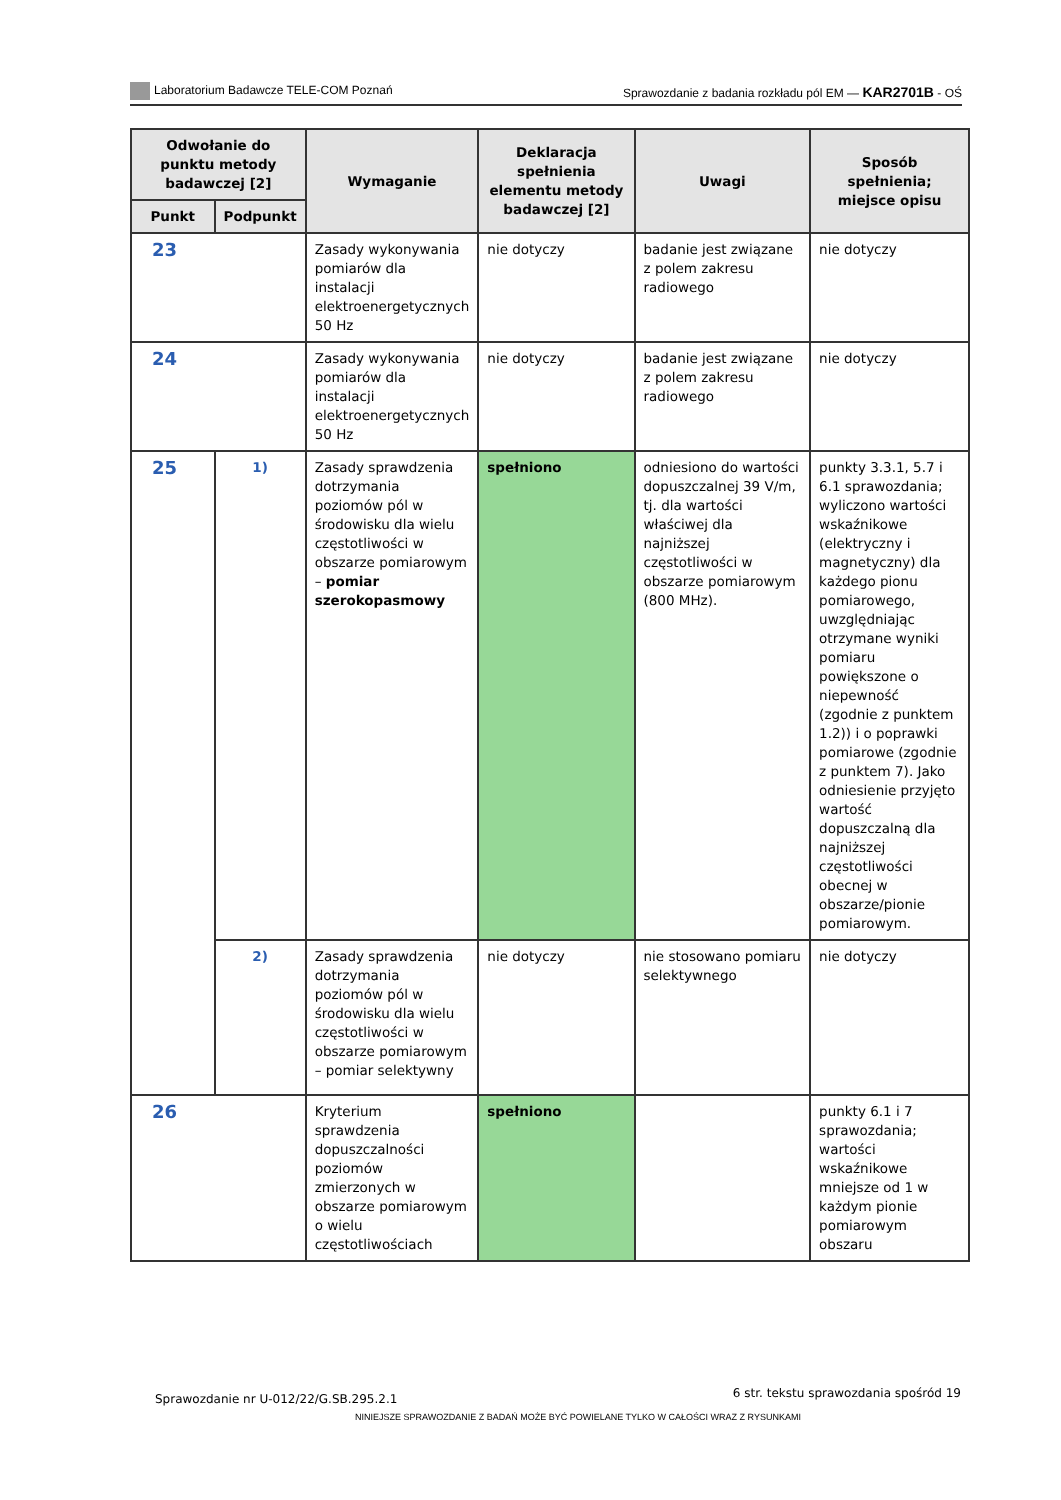Laboratorium Badawcze TELE-COM Poznań
Sprawozdanie z badania rozkładu pól EM — KAR2701B - OŚ
| Odwołanie do punktu metody badawczej [2] | | Wymaganie | Deklaracja spełnienia elementu metody badawczej [2] | Uwagi | Sposób spełnienia; miejsce opisu |
| --- | --- | --- | --- | --- | --- |
| Punkt | Podpunkt | | | | |
| 23 | | Zasady wykonywania pomiarów dla instalacji elektroenergetycznych 50 Hz | nie dotyczy | badanie jest związane z polem zakresu radiowego | nie dotyczy |
| 24 | | Zasady wykonywania pomiarów dla instalacji elektroenergetycznych 50 Hz | nie dotyczy | badanie jest związane z polem zakresu radiowego | nie dotyczy |
| 25 | 1) | Zasady sprawdzenia dotrzymania poziomów pól w środowisku dla wielu częstotliwości w obszarze pomiarowym – pomiar szerokopasmowy | spełniono | odniesiono do wartości dopuszczalnej 39 V/m, tj. dla wartości właściwej dla najniższej częstotliwości w obszarze pomiarowym (800 MHz). | punkty 3.3.1, 5.7 i 6.1 sprawozdania; wyliczono wartości wskaźnikowe (elektryczny i magnetyczny) dla każdego pionu pomiarowego, uwzględniając otrzymane wyniki pomiaru powiększone o niepewność (zgodnie z punktem 1.2)) i o poprawki pomiarowe (zgodnie z punktem 7). Jako odniesienie przyjęto wartość dopuszczalną dla najniższej częstotliwości obecnej w obszarze/pionie pomiarowym. |
| | 2) | Zasady sprawdzenia dotrzymania poziomów pól w środowisku dla wielu częstotliwości w obszarze pomiarowym – pomiar selektywny | nie dotyczy | nie stosowano pomiaru selektywnego | nie dotyczy |
| 26 | | Kryterium sprawdzenia dopuszczalności poziomów zmierzonych w obszarze pomiarowym o wielu częstotliwościach | spełniono | | punkty 6.1 i 7 sprawozdania; wartości wskaźnikowe mniejsze od 1 w każdym pionie pomiarowym obszaru |
Sprawozdanie nr U-012/22/G.SB.295.2.1
6 str. tekstu sprawozdania spośród 19
NINIEJSZE SPRAWOZDANIE Z BADAŃ MOŻE BYĆ POWIELANE TYLKO W CAŁOŚCI WRAZ Z RYSUNKAMI